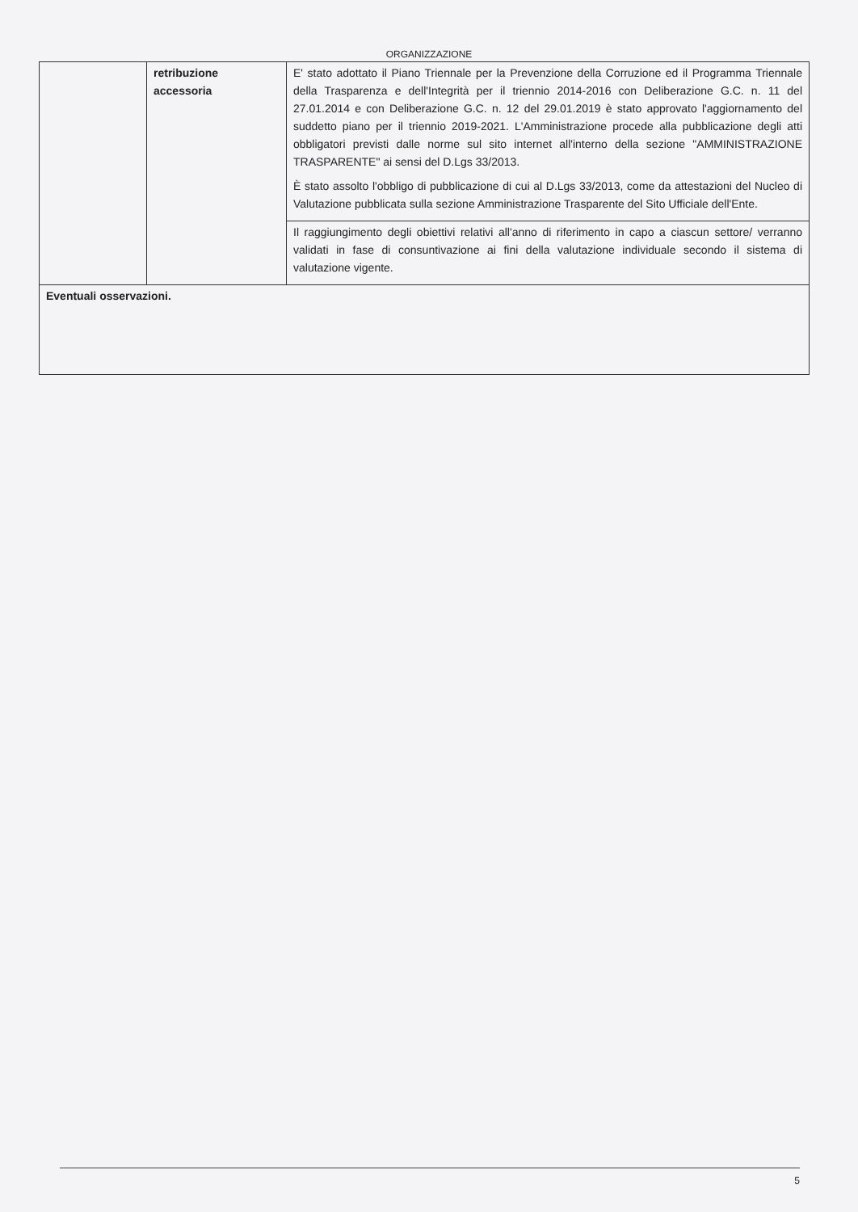ORGANIZZAZIONE
| | retribuzione accessoria | E' stato adottato il Piano Triennale per la Prevenzione della Corruzione ed il Programma Triennale della Trasparenza e dell'Integrità per il triennio 2014-2016 con Deliberazione G.C. n. 11 del 27.01.2014 e con Deliberazione G.C. n. 12 del 29.01.2019 è stato approvato l'aggiornamento del suddetto piano per il triennio 2019-2021. L'Amministrazione procede alla pubblicazione degli atti obbligatori previsti dalle norme sul sito internet all'interno della sezione "AMMINISTRAZIONE TRASPARENTE" ai sensi del D.Lgs 33/2013. È stato assolto l'obbligo di pubblicazione di cui al D.Lgs 33/2013, come da attestazioni del Nucleo di Valutazione pubblicata sulla sezione Amministrazione Trasparente del Sito Ufficiale dell'Ente. |
| | | Il raggiungimento degli obiettivi relativi all'anno di riferimento in capo a ciascun settore/ verranno validati in fase di consuntivazione ai fini della valutazione individuale secondo il sistema di valutazione vigente. |
| Eventuali osservazioni. | | |
5